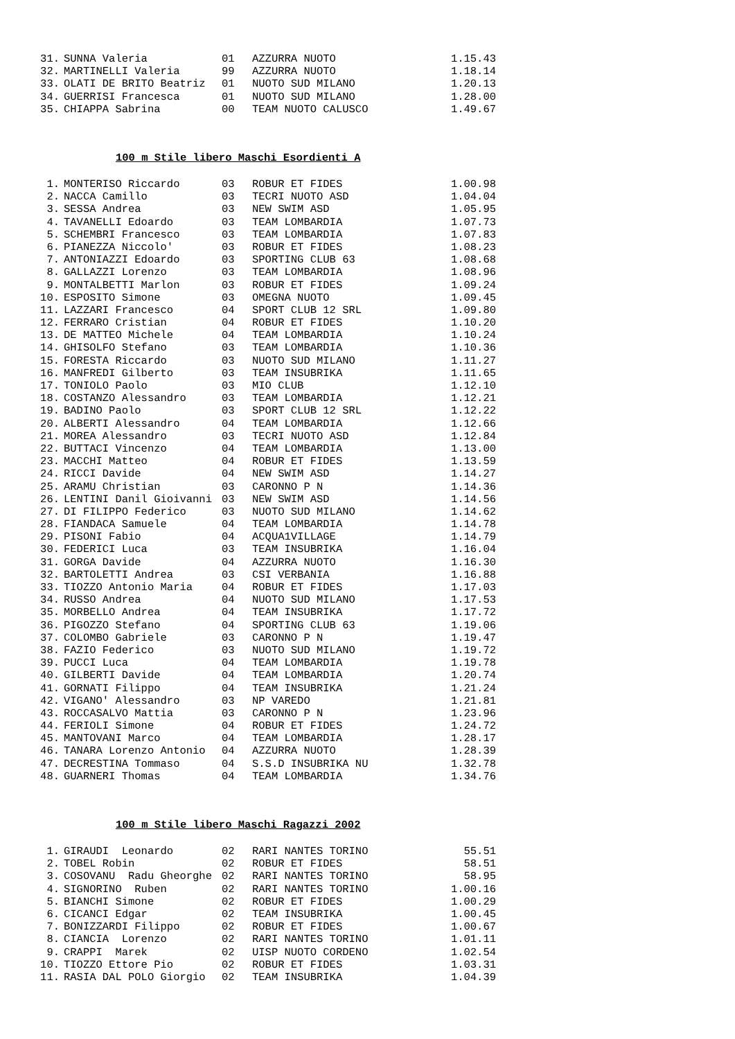| 31. | SUNNA Valeria | 01 | AZZURRA NUOTO | 1.15.43 |
| 32. | MARTINELLI Valeria | 99 | AZZURRA NUOTO | 1.18.14 |
| 33. | OLATI DE BRITO Beatriz | 01 | NUOTO SUD MILANO | 1.20.13 |
| 34. | GUERRISI Francesca | 01 | NUOTO SUD MILANO | 1.28.00 |
| 35. | CHIAPPA Sabrina | 00 | TEAM NUOTO CALUSCO | 1.49.67 |
100 m Stile libero Maschi Esordienti A
| 1. | MONTERISO Riccardo | 03 | ROBUR ET FIDES | 1.00.98 |
| 2. | NACCA Camillo | 03 | TECRI NUOTO ASD | 1.04.04 |
| 3. | SESSA Andrea | 03 | NEW SWIM ASD | 1.05.95 |
| 4. | TAVANELLI Edoardo | 03 | TEAM LOMBARDIA | 1.07.73 |
| 5. | SCHEMBRI Francesco | 03 | TEAM LOMBARDIA | 1.07.83 |
| 6. | PIANEZZA Niccolo' | 03 | ROBUR ET FIDES | 1.08.23 |
| 7. | ANTONIAZZI Edoardo | 03 | SPORTING CLUB 63 | 1.08.68 |
| 8. | GALLAZZI Lorenzo | 03 | TEAM LOMBARDIA | 1.08.96 |
| 9. | MONTALBETTI Marlon | 03 | ROBUR ET FIDES | 1.09.24 |
| 10. | ESPOSITO Simone | 03 | OMEGNA NUOTO | 1.09.45 |
| 11. | LAZZARI Francesco | 04 | SPORT CLUB 12 SRL | 1.09.80 |
| 12. | FERRARO Cristian | 04 | ROBUR ET FIDES | 1.10.20 |
| 13. | DE MATTEO Michele | 04 | TEAM LOMBARDIA | 1.10.24 |
| 14. | GHISOLFO Stefano | 03 | TEAM LOMBARDIA | 1.10.36 |
| 15. | FORESTA Riccardo | 03 | NUOTO SUD MILANO | 1.11.27 |
| 16. | MANFREDI Gilberto | 03 | TEAM INSUBRIKA | 1.11.65 |
| 17. | TONIOLO Paolo | 03 | MIO CLUB | 1.12.10 |
| 18. | COSTANZO Alessandro | 03 | TEAM LOMBARDIA | 1.12.21 |
| 19. | BADINO Paolo | 03 | SPORT CLUB 12 SRL | 1.12.22 |
| 20. | ALBERTI Alessandro | 04 | TEAM LOMBARDIA | 1.12.66 |
| 21. | MOREA Alessandro | 03 | TECRI NUOTO ASD | 1.12.84 |
| 22. | BUTTACI Vincenzo | 04 | TEAM LOMBARDIA | 1.13.00 |
| 23. | MACCHI Matteo | 04 | ROBUR ET FIDES | 1.13.59 |
| 24. | RICCI Davide | 04 | NEW SWIM ASD | 1.14.27 |
| 25. | ARAMU Christian | 03 | CARONNO P N | 1.14.36 |
| 26. | LENTINI Danil Gioivanni | 03 | NEW SWIM ASD | 1.14.56 |
| 27. | DI FILIPPO Federico | 03 | NUOTO SUD MILANO | 1.14.62 |
| 28. | FIANDACA Samuele | 04 | TEAM LOMBARDIA | 1.14.78 |
| 29. | PISONI Fabio | 04 | ACQUA1VILLAGE | 1.14.79 |
| 30. | FEDERICI Luca | 03 | TEAM INSUBRIKA | 1.16.04 |
| 31. | GORGA Davide | 04 | AZZURRA NUOTO | 1.16.30 |
| 32. | BARTOLETTI Andrea | 03 | CSI VERBANIA | 1.16.88 |
| 33. | TIOZZO Antonio Maria | 04 | ROBUR ET FIDES | 1.17.03 |
| 34. | RUSSO Andrea | 04 | NUOTO SUD MILANO | 1.17.53 |
| 35. | MORBELLO Andrea | 04 | TEAM INSUBRIKA | 1.17.72 |
| 36. | PIGOZZO Stefano | 04 | SPORTING CLUB 63 | 1.19.06 |
| 37. | COLOMBO Gabriele | 03 | CARONNO P N | 1.19.47 |
| 38. | FAZIO Federico | 03 | NUOTO SUD MILANO | 1.19.72 |
| 39. | PUCCI Luca | 04 | TEAM LOMBARDIA | 1.19.78 |
| 40. | GILBERTI Davide | 04 | TEAM LOMBARDIA | 1.20.74 |
| 41. | GORNATI Filippo | 04 | TEAM INSUBRIKA | 1.21.24 |
| 42. | VIGANO' Alessandro | 03 | NP VAREDO | 1.21.81 |
| 43. | ROCCASALVO Mattia | 03 | CARONNO P N | 1.23.96 |
| 44. | FERIOLI Simone | 04 | ROBUR ET FIDES | 1.24.72 |
| 45. | MANTOVANI Marco | 04 | TEAM LOMBARDIA | 1.28.17 |
| 46. | TANARA Lorenzo Antonio | 04 | AZZURRA NUOTO | 1.28.39 |
| 47. | DECRESTINA Tommaso | 04 | S.S.D INSUBRIKA NU | 1.32.78 |
| 48. | GUARNERI Thomas | 04 | TEAM LOMBARDIA | 1.34.76 |
100 m Stile libero Maschi Ragazzi 2002
| 1. | GIRAUDI Leonardo | 02 | RARI NANTES TORINO | 55.51 |
| 2. | TOBEL Robin | 02 | ROBUR ET FIDES | 58.51 |
| 3. | COSOVANU Radu Gheorghe | 02 | RARI NANTES TORINO | 58.95 |
| 4. | SIGNORINO Ruben | 02 | RARI NANTES TORINO | 1.00.16 |
| 5. | BIANCHI Simone | 02 | ROBUR ET FIDES | 1.00.29 |
| 6. | CICANCI Edgar | 02 | TEAM INSUBRIKA | 1.00.45 |
| 7. | BONIZZARDI Filippo | 02 | ROBUR ET FIDES | 1.00.67 |
| 8. | CIANCIA Lorenzo | 02 | RARI NANTES TORINO | 1.01.11 |
| 9. | CRAPPI Marek | 02 | UISP NUOTO CORDENO | 1.02.54 |
| 10. | TIOZZO Ettore Pio | 02 | ROBUR ET FIDES | 1.03.31 |
| 11. | RASIA DAL POLO Giorgio | 02 | TEAM INSUBRIKA | 1.04.39 |